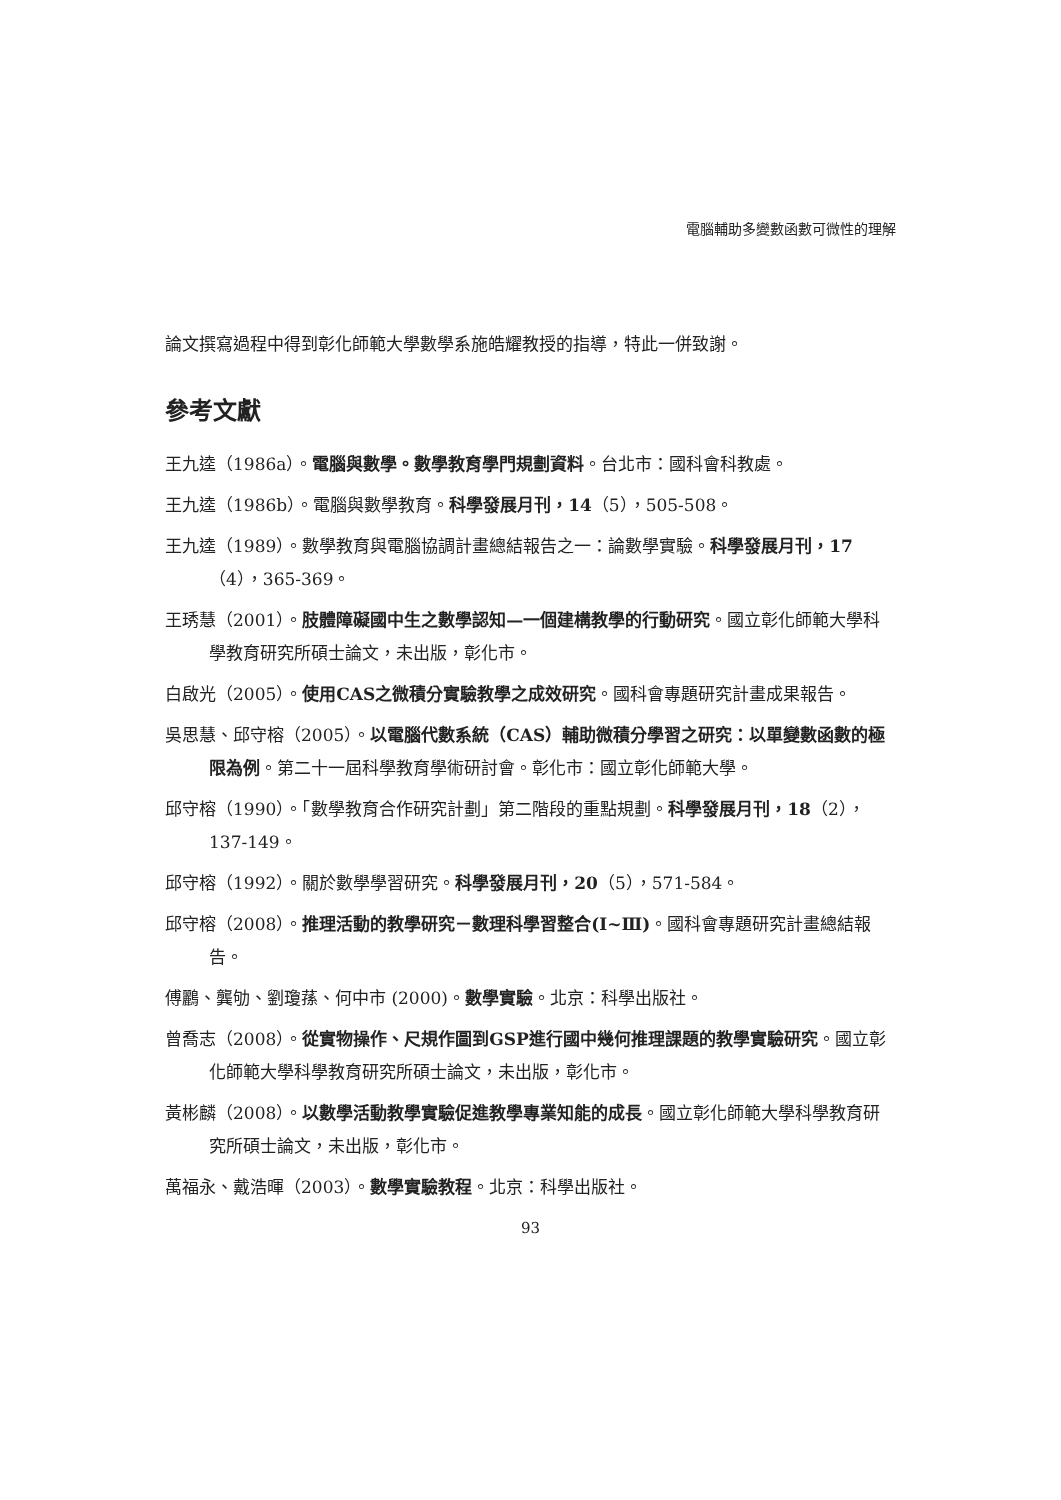電腦輔助多變數函數可微性的理解
論文撰寫過程中得到彰化師範大學數學系施皓耀教授的指導，特此一併致謝。
參考文獻
王九逵（1986a）。電腦與數學。數學教育學門規劃資料。台北市：國科會科教處。
王九逵（1986b）。電腦與數學教育。科學發展月刊，14（5），505-508。
王九逵（1989）。數學教育與電腦協調計畫總結報告之一：論數學實驗。科學發展月刊，17（4），365-369。
王琇慧（2001）。肢體障礙國中生之數學認知—一個建構教學的行動研究。國立彰化師範大學科學教育研究所碩士論文，未出版，彰化市。
白啟光（2005）。使用CAS之微積分實驗教學之成效研究。國科會專題研究計畫成果報告。
吳思慧、邱守榕（2005）。以電腦代數系統（CAS）輔助微積分學習之研究：以單變數函數的極限為例。第二十一屆科學教育學術研討會。彰化市：國立彰化師範大學。
邱守榕（1990）。「數學教育合作研究計劃」第二階段的重點規劃。科學發展月刊，18（2），137-149。
邱守榕（1992）。關於數學學習研究。科學發展月刊，20（5），571-584。
邱守榕（2008）。推理活動的教學研究－數理科學習整合(Ⅰ~Ⅲ)。國科會專題研究計畫總結報告。
傅鸝、龔劬、劉瓊蓀、何中市 (2000)。數學實驗。北京：科學出版社。
曾喬志（2008）。從實物操作、尺規作圖到GSP進行國中幾何推理課題的教學實驗研究。國立彰化師範大學科學教育研究所碩士論文，未出版，彰化市。
黃彬麟（2008）。以數學活動教學實驗促進教學專業知能的成長。國立彰化師範大學科學教育研究所碩士論文，未出版，彰化市。
萬福永、戴浩暉（2003）。數學實驗教程。北京：科學出版社。
93